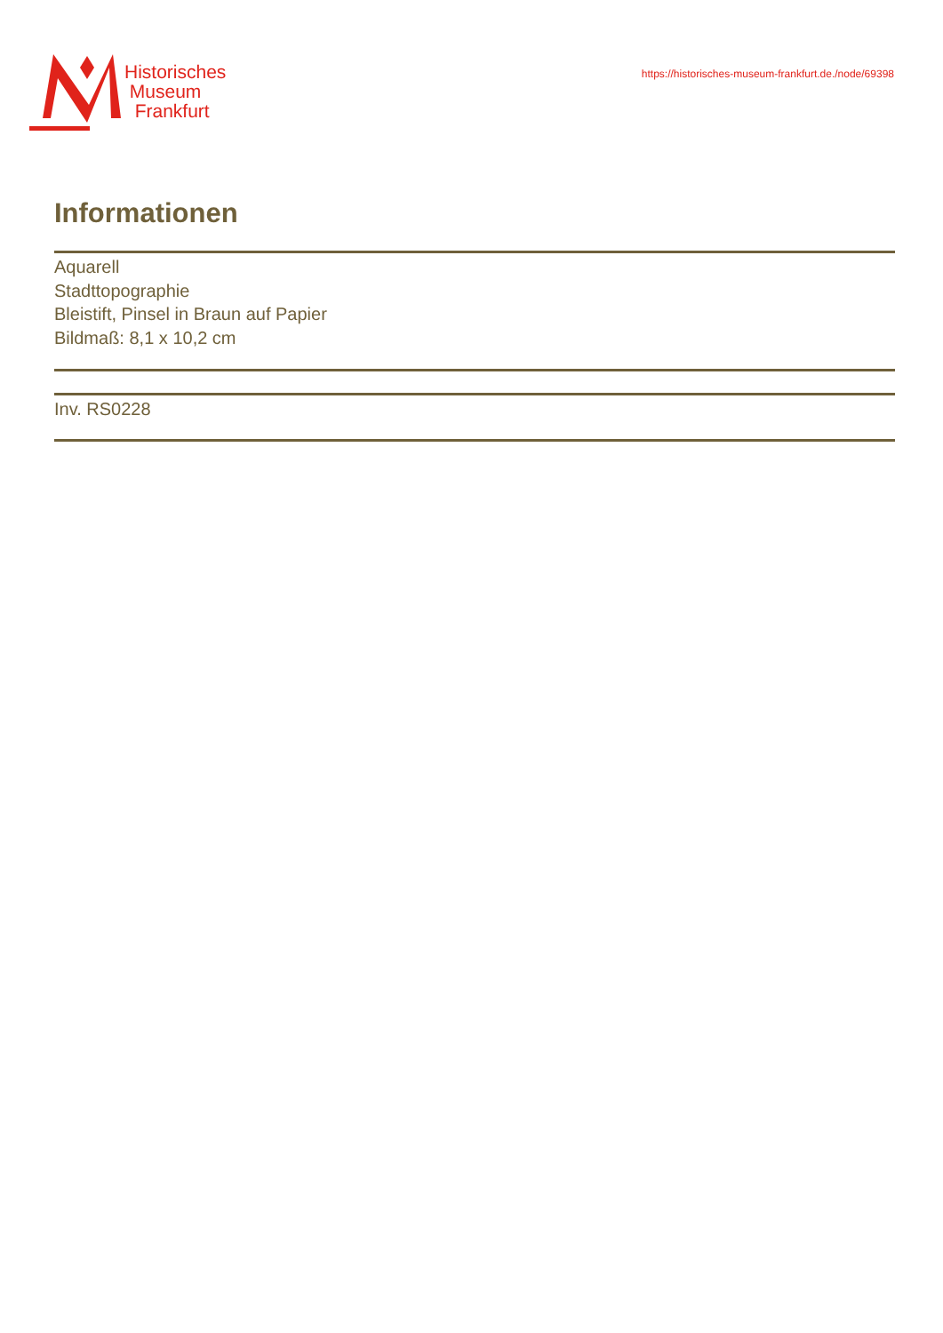Historisches
Museum
Frankfurt
https://historisches-museum-frankfurt.de./node/69398
Informationen
Aquarell
Stadttopographie
Bleistift, Pinsel in Braun auf Papier
Bildmaß: 8,1 x 10,2 cm
Inv. RS0228